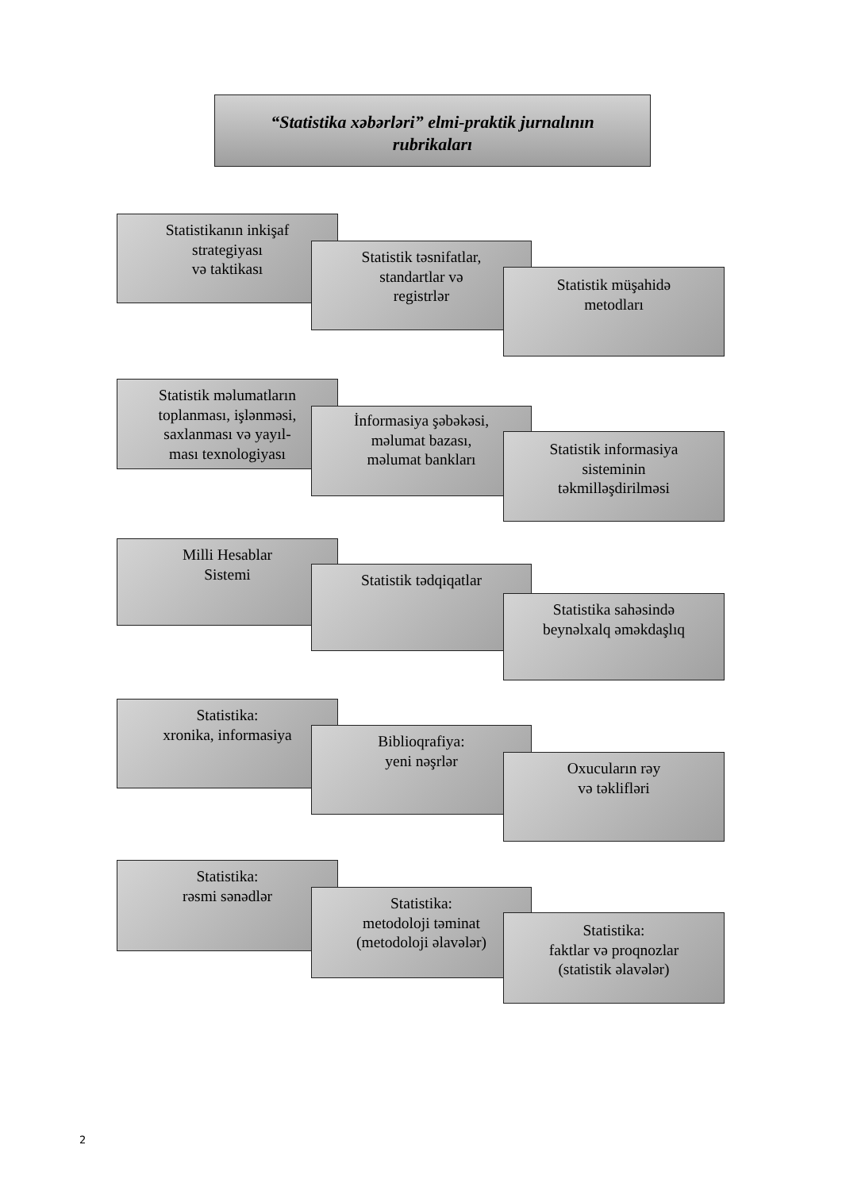“Statistika xəbərləri” elmi-praktik jurnalının
rubrikaları
Statistikanın inkişaf
strategiyası
və taktikası
Statistik təsnifatlar,
standartlar və
registrlər
Statistik müşahidə
metodları
Statistik məlumatların
toplanması, işlənməsi,
saxlanması və yayıl-
ması texnologiyası
İnformasiya şəbəkəsi,
məlumat bazası,
məlumat bankları
Statistik informasiya
sisteminin
təkmilləşdirilməsi
Milli Hesablar
Sistemi
Statistik tədqiqatlar
Statistika sahəsində
beynəlxalq əməkdaşlıq
Statistika:
xronika, informasiya
Biblioqrafiya:
yeni nəşrlər
Oxucuların rəy
və təklifləri
Statistika:
rəsmi sənədlər
Statistika:
metodoloji təminat
(metodoloji əlavələr)
Statistika:
faktlar və proqnozlar
(statistik əlavələr)
2